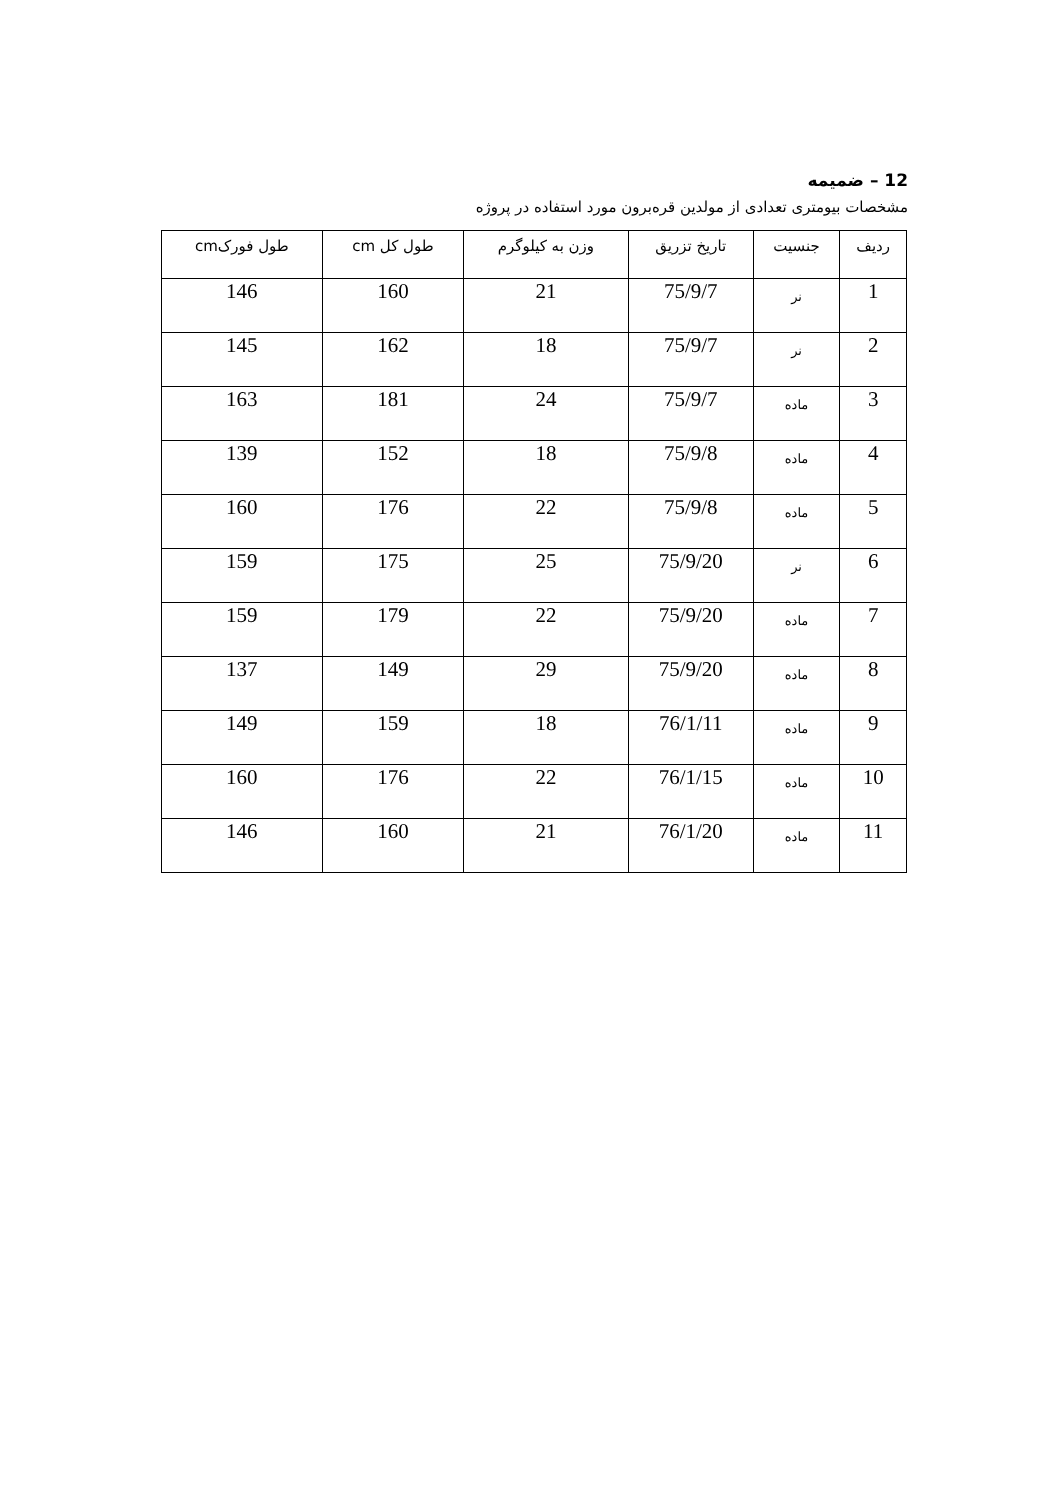12 – ضمیمه
مشخصات بیومتری تعدادی از مولدین قره‌برون مورد استفاده در پروژه
| ردیف | جنسیت | تاریخ تزریق | وزن به کیلوگرم | طول کل cm | طول فورکcm |
| --- | --- | --- | --- | --- | --- |
| 1 | نر | 75/9/7 | 21 | 160 | 146 |
| 2 | نر | 75/9/7 | 18 | 162 | 145 |
| 3 | ماده | 75/9/7 | 24 | 181 | 163 |
| 4 | ماده | 75/9/8 | 18 | 152 | 139 |
| 5 | ماده | 75/9/8 | 22 | 176 | 160 |
| 6 | نر | 75/9/20 | 25 | 175 | 159 |
| 7 | ماده | 75/9/20 | 22 | 179 | 159 |
| 8 | ماده | 75/9/20 | 29 | 149 | 137 |
| 9 | ماده | 76/1/11 | 18 | 159 | 149 |
| 10 | ماده | 76/1/15 | 22 | 176 | 160 |
| 11 | ماده | 76/1/20 | 21 | 160 | 146 |